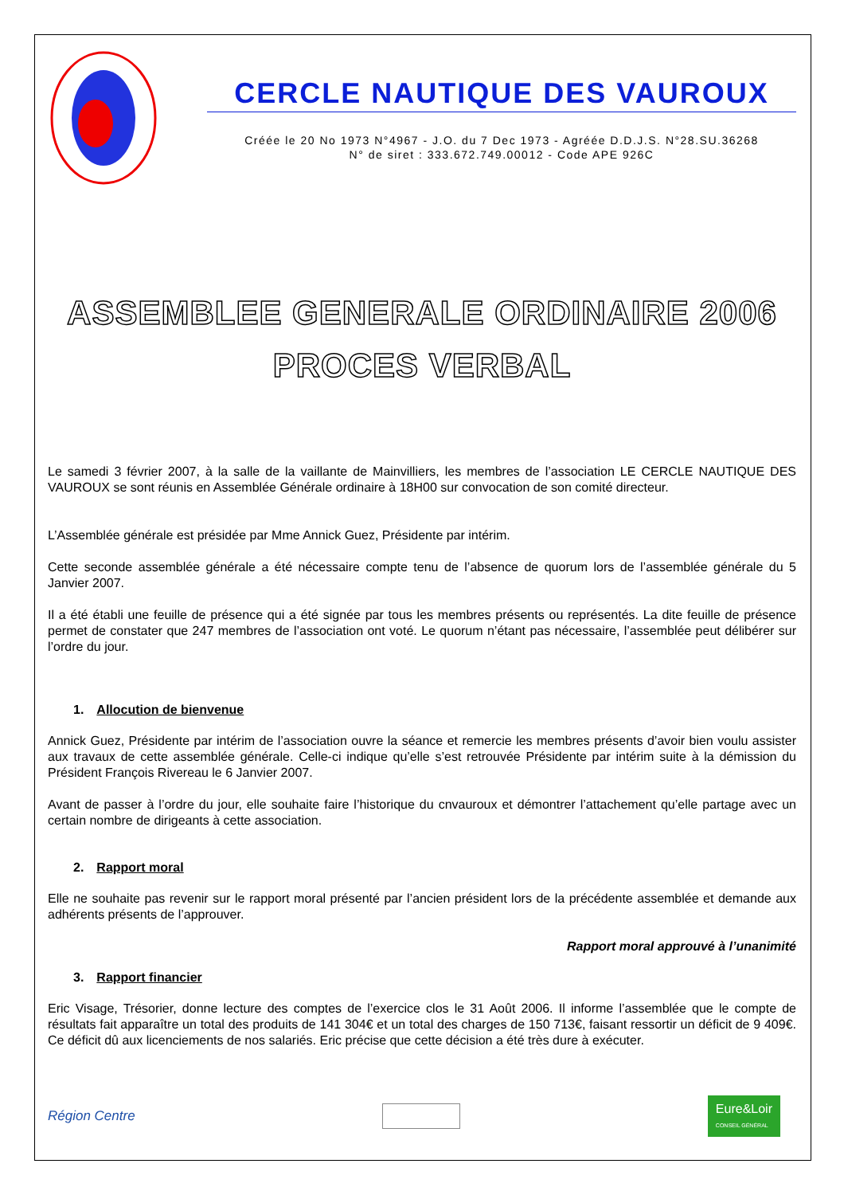CERCLE NAUTIQUE DES VAUROUX
Créée le 20 No 1973 N°4967 - J.O. du 7 Dec 1973 - Agréée D.D.J.S. N°28.SU.36268
N° de siret : 333.672.749.00012 - Code APE 926C
ASSEMBLEE GENERALE ORDINAIRE 2006
PROCES VERBAL
Le samedi 3 février 2007, à la salle de la vaillante de Mainvilliers, les membres de l’association LE CERCLE NAUTIQUE DES VAUROUX se sont réunis en Assemblée Générale ordinaire à 18H00 sur convocation de son comité directeur.
L’Assemblée générale est présidée par Mme Annick Guez, Présidente par intérim.
Cette seconde assemblée générale a été nécessaire compte tenu de l’absence de quorum lors de l’assemblée générale du 5 Janvier 2007.
Il a été établi une feuille de présence qui a été signée par tous les membres présents ou représentés. La dite feuille de présence permet de constater que 247 membres de l’association ont voté. Le quorum n’étant pas nécessaire, l’assemblée peut délibérer sur l’ordre du jour.
1. Allocution de bienvenue
Annick Guez, Présidente par intérim de l’association ouvre la séance et remercie les membres présents d’avoir bien voulu assister aux travaux de cette assemblée générale. Celle-ci indique qu’elle s’est retrouvée Présidente par intérim suite à la démission du Président François Rivereau le 6 Janvier 2007.
Avant de passer à l’ordre du jour, elle souhaite faire l’historique du cnvauroux et démontrer l’attachement qu’elle partage avec un certain nombre de dirigeants à cette association.
2. Rapport moral
Elle ne souhaite pas revenir sur le rapport moral présenté par l’ancien président lors de la précédente assemblée et demande aux adhérents présents de l’approuver.
Rapport moral approuvé à l’unanimité
3. Rapport financier
Eric Visage, Trésorier, donne lecture des comptes de l’exercice clos le 31 Août 2006. Il informe l’assemblée que le compte de résultats fait apparaître un total des produits de 141 304€ et un total des charges de 150 713€, faisant ressortir un déficit de 9 409€. Ce déficit dû aux licenciements de nos salariés. Eric précise que cette décision a été très dure à exécuter.
Région Centre
Eure&Loir
CONSEIL GÉNÉRAL